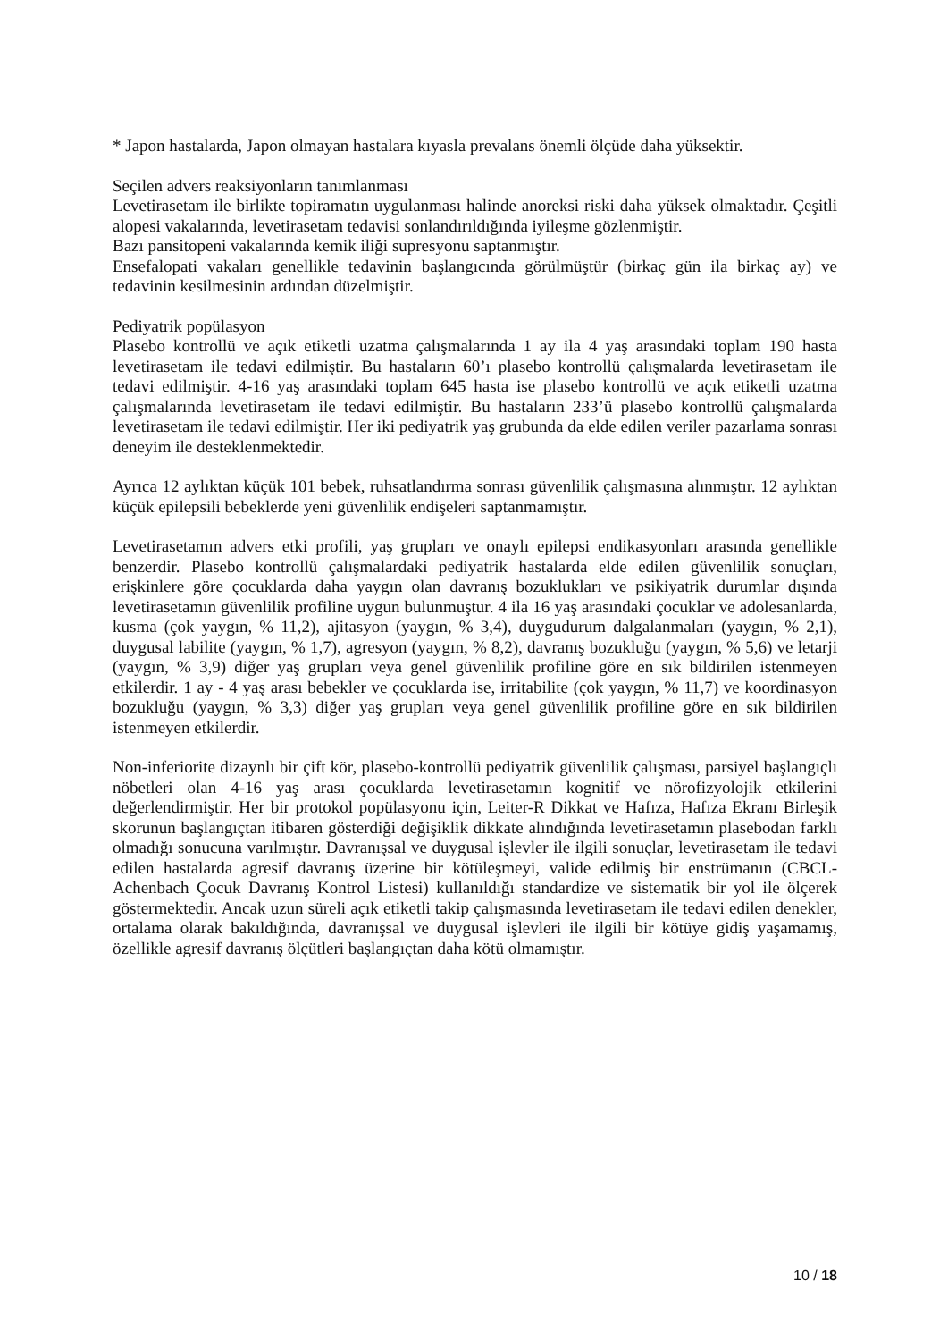* Japon hastalarda, Japon olmayan hastalara kıyasla prevalans önemli ölçüde daha yüksektir.
Seçilen advers reaksiyonların tanımlanması
Levetirasetam ile birlikte topiramatın uygulanması halinde anoreksi riski daha yüksek olmaktadır. Çeşitli alopesi vakalarında, levetirasetam tedavisi sonlandırıldığında iyileşme gözlenmiştir.
Bazı pansitopeni vakalarında kemik iliği supresyonu saptanmıştır.
Ensefalopati vakaları genellikle tedavinin başlangıcında görülmüştür (birkaç gün ila birkaç ay) ve tedavinin kesilmesinin ardından düzelmiştir.
Pediyatrik popülasyon
Plasebo kontrollü ve açık etiketli uzatma çalışmalarında 1 ay ila 4 yaş arasındaki toplam 190 hasta levetirasetam ile tedavi edilmiştir. Bu hastaların 60’ı plasebo kontrollü çalışmalarda levetirasetam ile tedavi edilmiştir. 4-16 yaş arasındaki toplam 645 hasta ise plasebo kontrollü ve açık etiketli uzatma çalışmalarında levetirasetam ile tedavi edilmiştir. Bu hastaların 233’ü plasebo kontrollü çalışmalarda levetirasetam ile tedavi edilmiştir. Her iki pediyatrik yaş grubunda da elde edilen veriler pazarlama sonrası deneyim ile desteklenmektedir.
Ayrıca 12 aylıktan küçük 101 bebek, ruhsatlandırma sonrası güvenlilik çalışmasına alınmıştır. 12 aylıktan küçük epilepsili bebeklerde yeni güvenlilik endişeleri saptanmamıştır.
Levetirasetamın advers etki profili, yaş grupları ve onaylı epilepsi endikasyonları arasında genellikle benzerdir. Plasebo kontrollü çalışmalardaki pediyatrik hastalarda elde edilen güvenlilik sonuçları, erişkinlere göre çocuklarda daha yaygın olan davranış bozuklukları ve psikiyatrik durumlar dışında levetirasetamın güvenlilik profiline uygun bulunmuştur. 4 ila 16 yaş arasındaki çocuklar ve adolesanlarda, kusma (çok yaygın, % 11,2), ajitasyon (yaygın, % 3,4), duygudurum dalgalanmaları (yaygın, % 2,1), duygusal labilite (yaygın, % 1,7), agresyon (yaygın, % 8,2), davranış bozukluğu (yaygın, % 5,6) ve letarji (yaygın, % 3,9) diğer yaş grupları veya genel güvenlilik profiline göre en sık bildirilen istenmeyen etkilerdir. 1 ay - 4 yaş arası bebekler ve çocuklarda ise, irritabilite (çok yaygın, % 11,7) ve koordinasyon bozukluğu (yaygın, % 3,3) diğer yaş grupları veya genel güvenlilik profiline göre en sık bildirilen istenmeyen etkilerdir.
Non-inferiorite dizaynlı bir çift kör, plasebo-kontrollü pediyatrik güvenlilik çalışması, parsiyel başlangıçlı nöbetleri olan 4-16 yaş arası çocuklarda levetirasetamın kognitif ve nörofizyolojik etkilerini değerlendirmiştir. Her bir protokol popülasyonu için, Leiter-R Dikkat ve Hafıza, Hafıza Ekranı Birleşik skorunun başlangıçtan itibaren gösterdiği değişiklik dikkate alındığında levetirasetamın plasebodan farklı olmadığı sonucuna varılmıştır. Davranışsal ve duygusal işlevler ile ilgili sonuçlar, levetirasetam ile tedavi edilen hastalarda agresif davranış üzerine bir kötüleşmeyi, valide edilmiş bir enstrümanın (CBCL-Achenbach Çocuk Davranış Kontrol Listesi) kullanıldığı standardize ve sistematik bir yol ile ölçerek göstermektedir. Ancak uzun süreli açık etiketli takip çalışmasında levetirasetam ile tedavi edilen denekler, ortalama olarak bakıldığında, davranışsal ve duygusal işlevleri ile ilgili bir kötüye gidiş yaşamamış, özellikle agresif davranış ölçütleri başlangıçtan daha kötü olmamıştır.
10 / 18